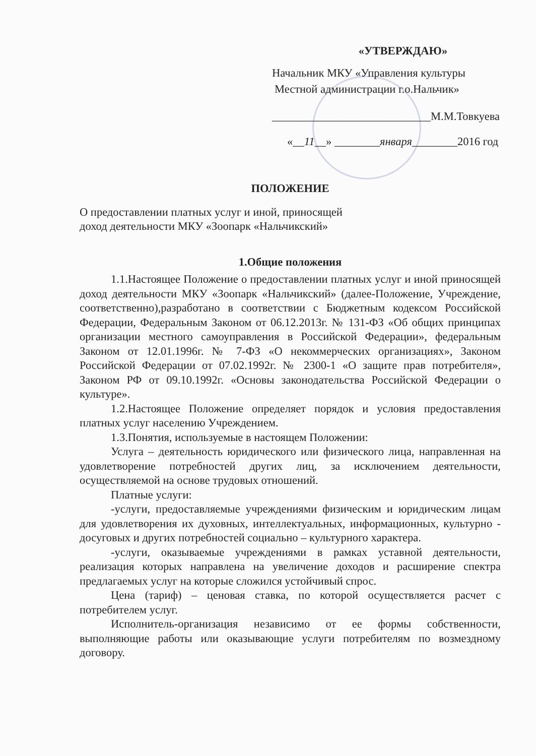«УТВЕРЖДАЮ»
Начальник МКУ «Управления культуры
Местной администрации г.о.Нальчик»
____________________________М.М.Товкуева
«__11__» ________января________2016 год
ПОЛОЖЕНИЕ
О предоставлении платных услуг и иной, приносящей
доход деятельности МКУ «Зоопарк «Нальчикский»
1.Общие положения
1.1.Настоящее Положение о предоставлении платных услуг и иной приносящей доход деятельности МКУ «Зоопарк «Нальчикский» (далее-Положение, Учреждение, соответственно),разработано в соответствии с Бюджетным кодексом Российской Федерации, Федеральным Законом от 06.12.2013г. № 131-ФЗ «Об общих принципах организации местного самоуправления в Российской Федерации», федеральным Законом от 12.01.1996г. № 7-ФЗ «О некоммерческих организациях», Законом Российской Федерации от 07.02.1992г. № 2300-1 «О защите прав потребителя», Законом РФ от 09.10.1992г. «Основы законодательства Российской Федерации о культуре».
1.2.Настоящее Положение определяет порядок и условия предоставления платных услуг населению Учреждением.
1.3.Понятия, используемые в настоящем Положении:
Услуга – деятельность юридического или физического лица, направленная на удовлетворение потребностей других лиц, за исключением деятельности, осуществляемой на основе трудовых отношений.
Платные услуги:
-услуги, предоставляемые учреждениями физическим и юридическим лицам для удовлетворения их духовных, интеллектуальных, информационных, культурно - досуговых и других потребностей социально – культурного характера.
-услуги, оказываемые учреждениями в рамках уставной деятельности, реализация которых направлена на увеличение доходов и расширение спектра предлагаемых услуг на которые сложился устойчивый спрос.
Цена (тариф) – ценовая ставка, по которой осуществляется расчет с потребителем услуг.
Исполнитель-организация независимо от ее формы собственности, выполняющие работы или оказывающие услуги потребителям по возмездному договору.